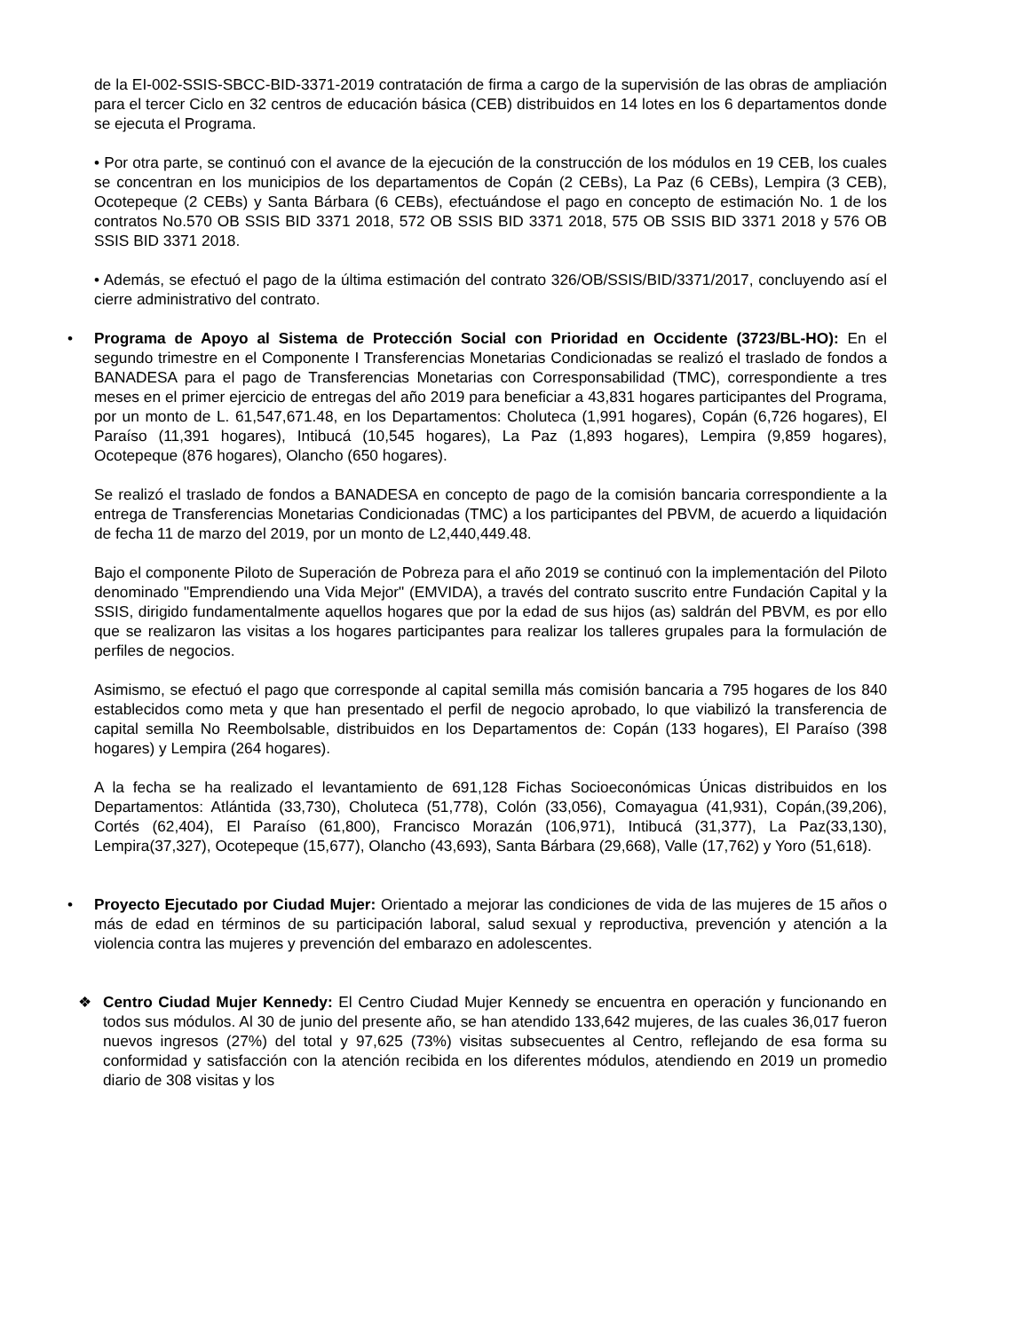de la EI-002-SSIS-SBCC-BID-3371-2019 contratación de firma a cargo de la supervisión de las obras de ampliación para el tercer Ciclo en 32 centros de educación básica (CEB) distribuidos en 14 lotes en los 6 departamentos donde se ejecuta el Programa.
• Por otra parte, se continuó con el avance de la ejecución de la construcción de los módulos en 19 CEB, los cuales se concentran en los municipios de los departamentos de Copán (2 CEBs), La Paz (6 CEBs), Lempira (3 CEB), Ocotepeque (2 CEBs) y Santa Bárbara (6 CEBs), efectuándose el pago en concepto de estimación No. 1 de los contratos No.570 OB SSIS BID 3371 2018, 572 OB SSIS BID 3371 2018, 575 OB SSIS BID 3371 2018 y 576 OB SSIS BID 3371 2018.
• Además, se efectuó el pago de la última estimación del contrato 326/OB/SSIS/BID/3371/2017, concluyendo así el cierre administrativo del contrato.
• Programa de Apoyo al Sistema de Protección Social con Prioridad en Occidente (3723/BL-HO): En el segundo trimestre en el Componente I Transferencias Monetarias Condicionadas se realizó el traslado de fondos a BANADESA para el pago de Transferencias Monetarias con Corresponsabilidad (TMC), correspondiente a tres meses en el primer ejercicio de entregas del año 2019 para beneficiar a 43,831 hogares participantes del Programa, por un monto de L. 61,547,671.48, en los Departamentos: Choluteca (1,991 hogares), Copán (6,726 hogares), El Paraíso (11,391 hogares), Intibucá (10,545 hogares), La Paz (1,893 hogares), Lempira (9,859 hogares), Ocotepeque (876 hogares), Olancho (650 hogares).
Se realizó el traslado de fondos a BANADESA en concepto de pago de la comisión bancaria correspondiente a la entrega de Transferencias Monetarias Condicionadas (TMC) a los participantes del PBVM, de acuerdo a liquidación de fecha 11 de marzo del 2019, por un monto de L2,440,449.48.
Bajo el componente Piloto de Superación de Pobreza para el año 2019 se continuó con la implementación del Piloto denominado "Emprendiendo una Vida Mejor" (EMVIDA), a través del contrato suscrito entre Fundación Capital y la SSIS, dirigido fundamentalmente aquellos hogares que por la edad de sus hijos (as) saldrán del PBVM, es por ello que se realizaron las visitas a los hogares participantes para realizar los talleres grupales para la formulación de perfiles de negocios.
Asimismo, se efectuó el pago que corresponde al capital semilla más comisión bancaria a 795 hogares de los 840 establecidos como meta y que han presentado el perfil de negocio aprobado, lo que viabilizó la transferencia de capital semilla No Reembolsable, distribuidos en los Departamentos de: Copán (133 hogares), El Paraíso (398 hogares) y Lempira (264 hogares).
A la fecha se ha realizado el levantamiento de 691,128 Fichas Socioeconómicas Únicas distribuidos en los Departamentos: Atlántida (33,730), Choluteca (51,778), Colón (33,056), Comayagua (41,931), Copán,(39,206), Cortés (62,404), El Paraíso (61,800), Francisco Morazán (106,971), Intibucá (31,377), La Paz(33,130), Lempira(37,327), Ocotepeque (15,677), Olancho (43,693), Santa Bárbara (29,668), Valle (17,762) y Yoro (51,618).
• Proyecto Ejecutado por Ciudad Mujer: Orientado a mejorar las condiciones de vida de las mujeres de 15 años o más de edad en términos de su participación laboral, salud sexual y reproductiva, prevención y atención a la violencia contra las mujeres y prevención del embarazo en adolescentes.
❖ Centro Ciudad Mujer Kennedy: El Centro Ciudad Mujer Kennedy se encuentra en operación y funcionando en todos sus módulos. Al 30 de junio del presente año, se han atendido 133,642 mujeres, de las cuales 36,017 fueron nuevos ingresos (27%) del total y 97,625 (73%) visitas subsecuentes al Centro, reflejando de esa forma su conformidad y satisfacción con la atención recibida en los diferentes módulos, atendiendo en 2019 un promedio diario de 308 visitas y los